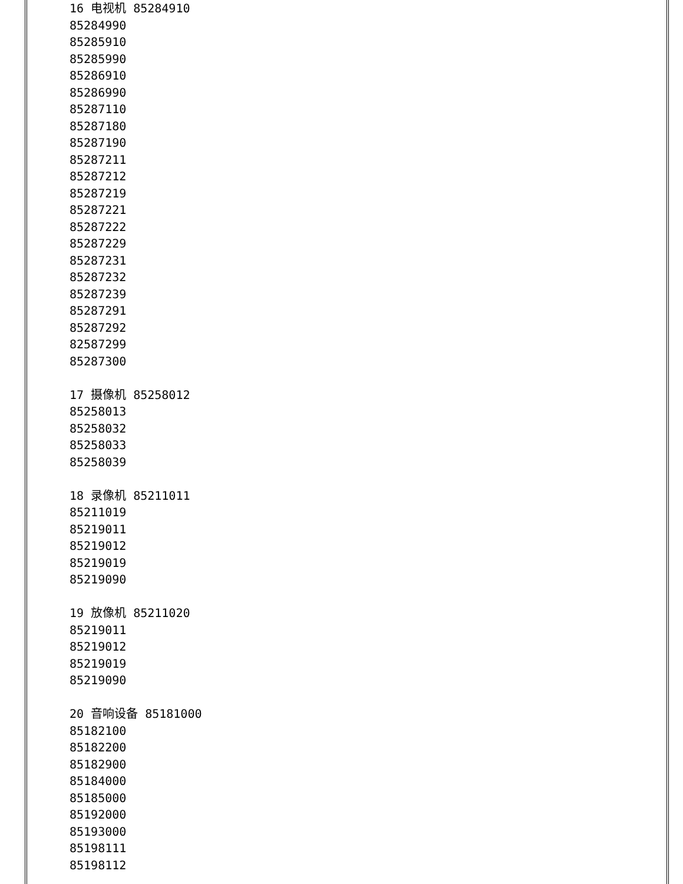16 电视机 85284910
85284990
85285910
85285990
85286910
85286990
85287110
85287180
85287190
85287211
85287212
85287219
85287221
85287222
85287229
85287231
85287232
85287239
85287291
85287292
82587299
85287300
17 摄像机 85258012
85258013
85258032
85258033
85258039
18 录像机 85211011
85211019
85219011
85219012
85219019
85219090
19 放像机 85211020
85219011
85219012
85219019
85219090
20 音响设备 85181000
85182100
85182200
85182900
85184000
85185000
85192000
85193000
85198111
85198112